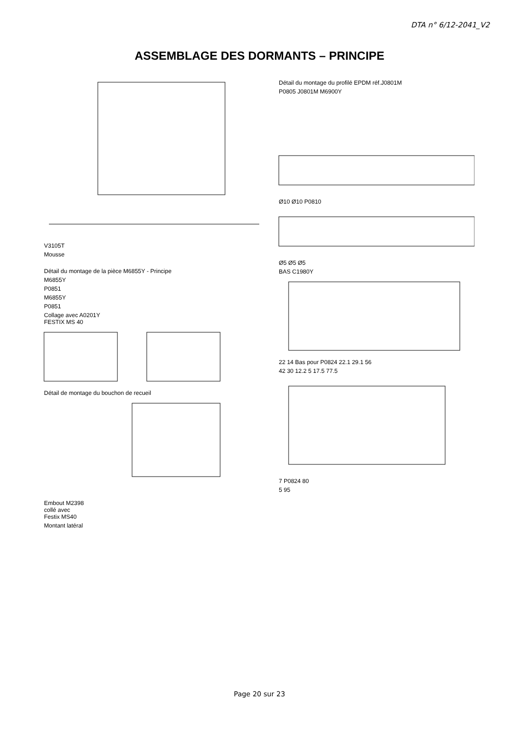DTA n° 6/12-2041_V2
ASSEMBLAGE DES DORMANTS – PRINCIPE
V3105T
Mousse
Détail du montage de la pièce M6855Y - Principe
M6855Y
P0851
M6855Y
P0851
Collage avec A0201Y
FESTIX MS 40
Détail de montage du bouchon de recueil
Embout M2398
collé avec
Festix MS40
Montant latéral
Détail du montage du profilé EPDM réf.J0801M
P0805 J0801M M6900Y
Ø10 Ø10 P0810
Ø5 Ø5 Ø5
BAS C1980Y
22 14 Bas pour P0824 22.1 29.1 56
42 30 12.2 5 17.5 77.5
7 P0824 80
5 95
Page 20 sur 23